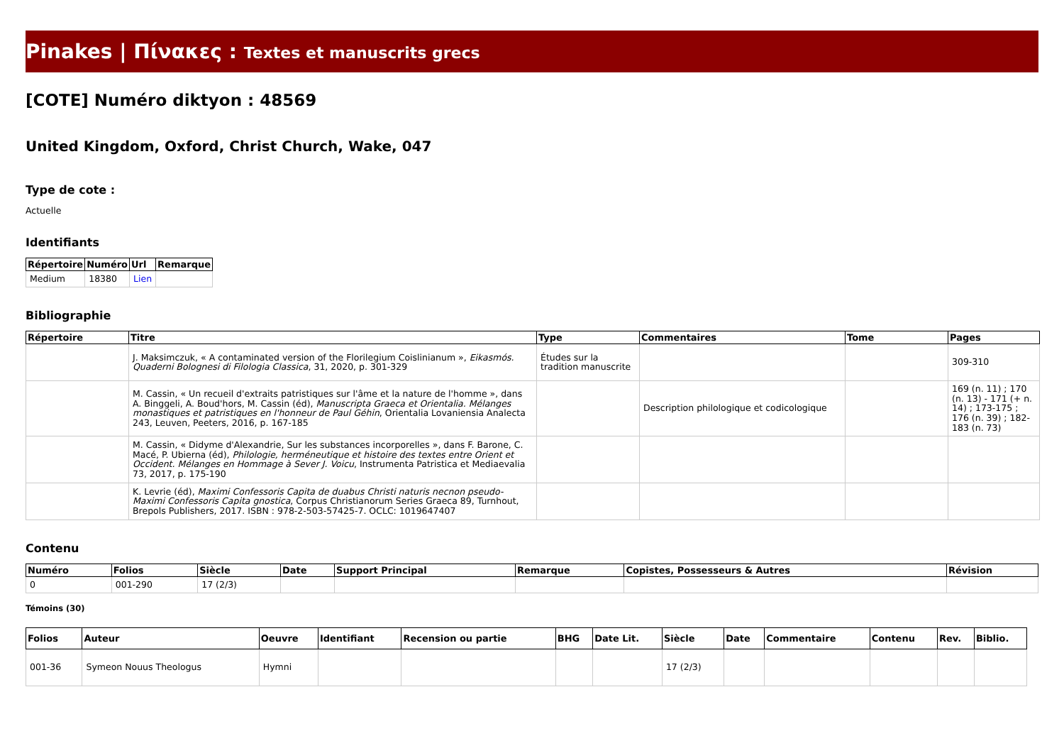Pinakes | Πίνακες : Textes et manuscrits grecs
[COTE] Numéro diktyon : 48569
United Kingdom, Oxford, Christ Church, Wake, 047
Type de cote :
Actuelle
Identifiants
| Répertoire | Numéro | Url | Remarque |
| --- | --- | --- | --- |
| Medium | 18380 | Lien | |
Bibliographie
| Répertoire | Titre | Type | Commentaires | Tome | Pages |
| --- | --- | --- | --- | --- | --- |
| | J. Maksimczuk, « A contaminated version of the Florilegium Coislinianum », Eikasmós. Quaderni Bolognesi di Filologia Classica , 31, 2020, p. 301-329 | Études sur la tradition manuscrite | | | 309-310 |
| | M. Cassin, « Un recueil d'extraits patristiques sur l'âme et la nature de l'homme », dans A. Binggeli, A. Boud'hors, M. Cassin (éd), Manuscripta Graeca et Orientalia. Mélanges monastiques et patristiques en l'honneur de Paul Géhin , Orientalia Lovaniensia Analecta 243, Leuven, Peeters, 2016, p. 167-185 | | Description philologique et codicologique | | 169 (n. 11) ; 170 (n. 13) - 171 (+ n. 14) ; 173-175 ; 176 (n. 39) ; 182-183 (n. 73) |
| | M. Cassin, « Didyme d'Alexandrie, Sur les substances incorporelles », dans F. Barone, C. Macé, P. Ubierna (éd), Philologie, herméneutique et histoire des textes entre Orient et Occident. Mélanges en Hommage à Sever J. Voicu , Instrumenta Patristica et Mediaevalia 73, 2017, p. 175-190 | | | | |
| | K. Levrie (éd), Maximi Confessoris Capita de duabus Christi naturis necnon pseudo-Maximi Confessoris Capita gnostica , Corpus Christianorum Series Graeca 89, Turnhout, Brepols Publishers, 2017. ISBN : 978-2-503-57425-7. OCLC: 1019647407 | | | | |
Contenu
| Numéro | Folios | Siècle | Date | Support Principal | Remarque | Copistes, Possesseurs & Autres | Révision |
| --- | --- | --- | --- | --- | --- | --- | --- |
| 0 | 001-290 | 17 (2/3) | | | | | |
Témoins (30)
| Folios | Auteur | Oeuvre | Identifiant | Recension ou partie | BHG | Date Lit. | Siècle | Date | Commentaire | Contenu | Rev. | Biblio. |
| --- | --- | --- | --- | --- | --- | --- | --- | --- | --- | --- | --- | --- |
| 001-36 | Symeon Nouus Theologus | Hymni | | | | | 17 (2/3) | | | | | |